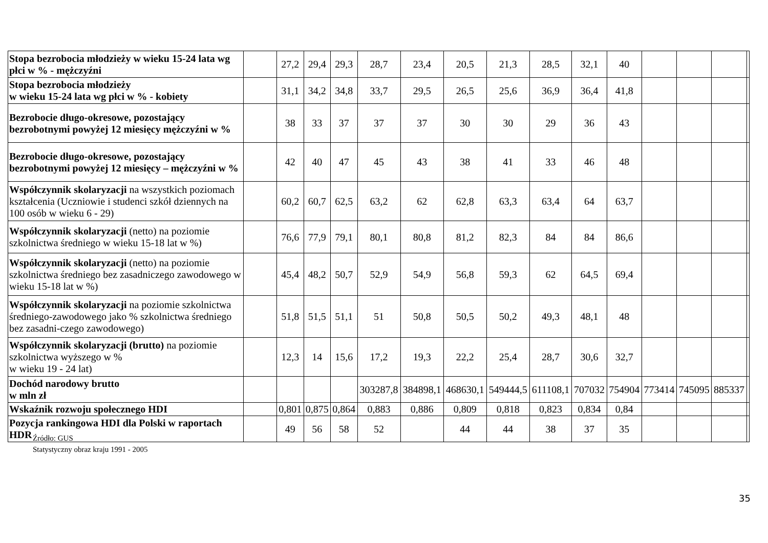| Stopa bezrobocia młodzieży w wieku 15-24 lata wg płci w % - mężczyźni | | 27,2 | 29,4 | 29,3 | 28,7 | 23,4 | 20,5 | 21,3 | 28,5 | 32,1 | 40 | | | | |
| Stopa bezrobocia młodzieży w wieku 15-24 lata wg płci w % - kobiety | | 31,1 | 34,2 | 34,8 | 33,7 | 29,5 | 26,5 | 25,6 | 36,9 | 36,4 | 41,8 | | | | |
| Bezrobocie długo-okresowe, pozostający bezrobotnymi powyżej 12 miesięcy mężczyźni w % | | 38 | 33 | 37 | 37 | 37 | 30 | 30 | 29 | 36 | 43 | | | | |
| Bezrobocie długo-okresowe, pozostający bezrobotnymi powyżej 12 miesięcy – mężczyźni w % | | 42 | 40 | 47 | 45 | 43 | 38 | 41 | 33 | 46 | 48 | | | | |
| Współczynnik skolaryzacji na wszystkich poziomach kształcenia (Uczniowie i studenci szkół dziennych na 100 osób w wieku 6 - 29) | | 60,2 | 60,7 | 62,5 | 63,2 | 62 | 62,8 | 63,3 | 63,4 | 64 | 63,7 | | | | |
| Współczynnik skolaryzacji (netto) na poziomie szkolnictwa średniego w wieku 15-18 lat w %) | | 76,6 | 77,9 | 79,1 | 80,1 | 80,8 | 81,2 | 82,3 | 84 | 84 | 86,6 | | | | |
| Współczynnik skolaryzacji (netto) na poziomie szkolnictwa średniego bez zasadniczego zawodowego w wieku 15-18 lat w %) | | 45,4 | 48,2 | 50,7 | 52,9 | 54,9 | 56,8 | 59,3 | 62 | 64,5 | 69,4 | | | | |
| Współczynnik skolaryzacji na poziomie szkolnictwa średniego-zawodowego jako % szkolnictwa średniego bez zasadni-czego zawodowego) | | 51,8 | 51,5 | 51,1 | 51 | 50,8 | 50,5 | 50,2 | 49,3 | 48,1 | 48 | | | | |
| Współczynnik skolaryzacji (brutto) na poziomie szkolnictwa wyższego w % w wieku 19 - 24 lat) | | 12,3 | 14 | 15,6 | 17,2 | 19,3 | 22,2 | 25,4 | 28,7 | 30,6 | 32,7 | | | | |
| Dochód narodowy brutto w mln zł | | | | | 303287,8 | 384898,1 | 468630,1 | 549444,5 | 611108,1 | 707032 | 754904 | 773414 | 745095 | 885337 | |
| Wskaźnik rozwoju społecznego HDI | | 0,801 | 0,875 | 0,864 | 0,883 | 0,886 | 0,809 | 0,818 | 0,823 | 0,834 | 0,84 | | | | |
| Pozycja rankingowa HDI dla Polski w raportach HDR | | 49 | 56 | 58 | 52 | | 44 | 44 | 38 | 37 | 35 | | | | |
Źródło: GUS
Statystyczny obraz kraju 1991 - 2005
35